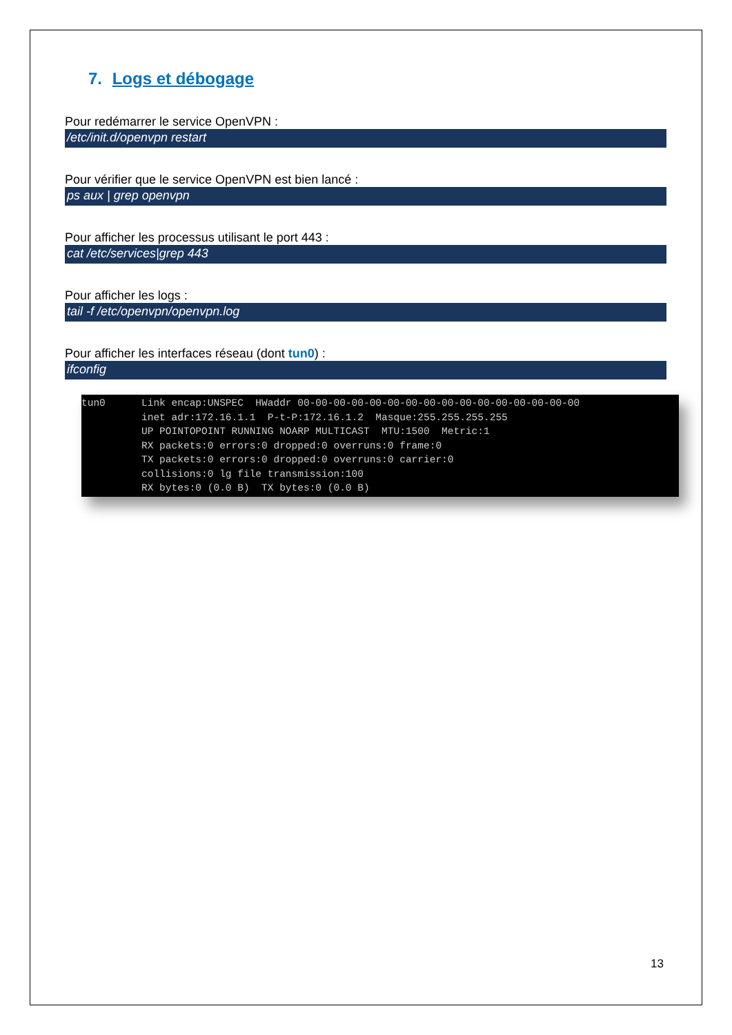7. Logs et débogage
Pour redémarrer le service OpenVPN :
/etc/init.d/openvpn restart
Pour vérifier que le service OpenVPN est bien lancé :
ps aux | grep openvpn
Pour afficher les processus utilisant le port 443 :
cat /etc/services|grep 443
Pour afficher les logs :
tail -f /etc/openvpn/openvpn.log
Pour afficher les interfaces réseau (dont tun0) :
ifconfig
tun0 Link encap:UNSPEC HWaddr 00-00-00-00-00-00-00-00-00-00-00-00-00-00-00-00 inet adr:172.16.1.1 P-t-P:172.16.1.2 Masque:255.255.255.255 UP POINTOPOINT RUNNING NOARP MULTICAST MTU:1500 Metric:1 RX packets:0 errors:0 dropped:0 overruns:0 frame:0 TX packets:0 errors:0 dropped:0 overruns:0 carrier:0 collisions:0 lg file transmission:100 RX bytes:0 (0.0 B) TX bytes:0 (0.0 B)
13